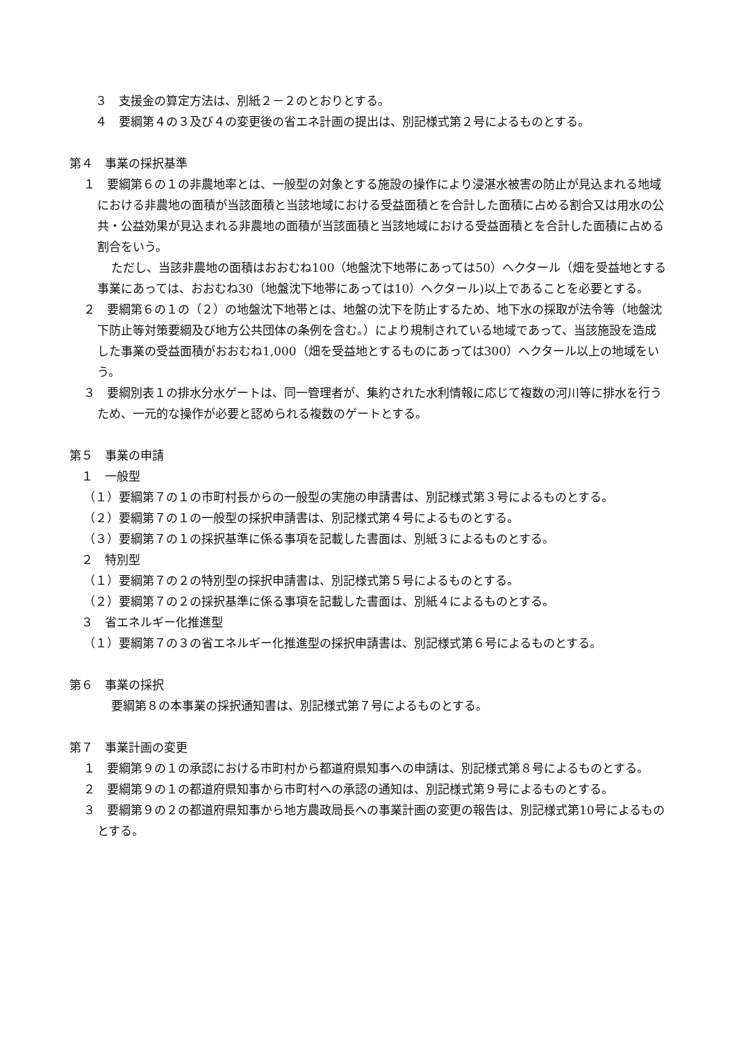３　支援金の算定方法は、別紙２－２のとおりとする。
　４　要綱第４の３及び４の変更後の省エネ計画の提出は、別記様式第２号によるものとする。
第４　事業の採択基準
１　要綱第６の１の非農地率とは、一般型の対象とする施設の操作により浸湛水被害の防止が見込まれる地域における非農地の面積が当該面積と当該地域における受益面積とを合計した面積に占める割合又は用水の公共・公益効果が見込まれる非農地の面積が当該面積と当該地域における受益面積とを合計した面積に占める割合をいう。
ただし、当該非農地の面積はおおむね100（地盤沈下地帯にあっては50）ヘクタール（畑を受益地とする事業にあっては、おおむね30（地盤沈下地帯にあっては10）ヘクタール)以上であることを必要とする。
２　要綱第６の１の（２）の地盤沈下地帯とは、地盤の沈下を防止するため、地下水の採取が法令等（地盤沈下防止等対策要綱及び地方公共団体の条例を含む。）により規制されている地域であって、当該施設を造成した事業の受益面積がおおむね1,000（畑を受益地とするものにあっては300）ヘクタール以上の地域をいう。
３　要綱別表１の排水分水ゲートは、同一管理者が、集約された水利情報に応じて複数の河川等に排水を行うため、一元的な操作が必要と認められる複数のゲートとする。
第５　事業の申請
　１　一般型
（１）要綱第７の１の市町村長からの一般型の実施の申請書は、別記様式第３号によるものとする。
（２）要綱第７の１の一般型の採択申請書は、別記様式第４号によるものとする。
（３）要綱第７の１の採択基準に係る事項を記載した書面は、別紙３によるものとする。
　２　特別型
（１）要綱第７の２の特別型の採択申請書は、別記様式第５号によるものとする。
（２）要綱第７の２の採択基準に係る事項を記載した書面は、別紙４によるものとする。
　３　省エネルギー化推進型
（１）要綱第７の３の省エネルギー化推進型の採択申請書は、別記様式第６号によるものとする。
第６　事業の採択
要綱第８の本事業の採択通知書は、別記様式第７号によるものとする。
第７　事業計画の変更
１　要綱第９の１の承認における市町村から都道府県知事への申請は、別記様式第８号によるものとする。
２　要綱第９の１の都道府県知事から市町村への承認の通知は、別記様式第９号によるものとする。
３　要綱第９の２の都道府県知事から地方農政局長への事業計画の変更の報告は、別記様式第10号によるものとする。